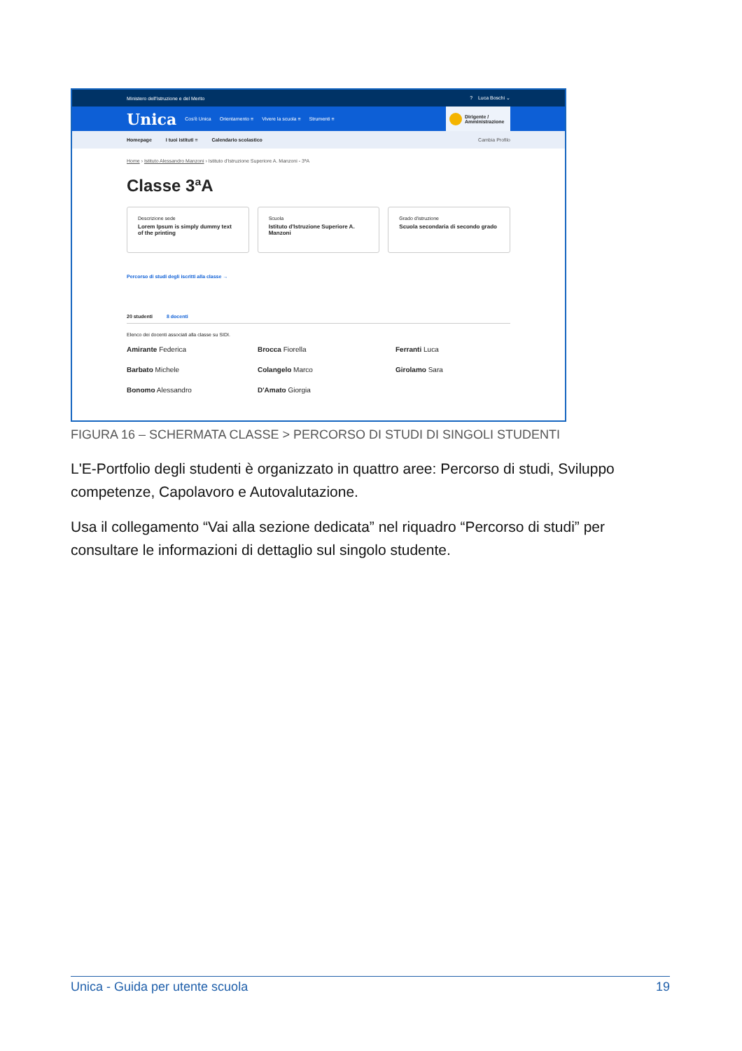Ministero dell'Istruzione e del Merito? Luca Boschi ⌄
Unica Cos'è Unica Orientamento ≡ Vivere la scuola ≡ Strumenti ≡
Dirigente / Amministrazione
Homepage I tuoi istituti ≡ Calendario scolastico Cambia Profilo
Home › Istituto Alessandro Manzoni › Istituto d'Istruzione Superiore A. Manzoni - 3ªA
Classe 3ªA
Descrizione sede
Lorem Ipsum is simply dummy text of the printing
Scuola
Istituto d'Istruzione Superiore A. Manzoni
Grado d'istruzione
Scuola secondaria di secondo grado
Percorso di studi degli iscritti alla classe →
20 studenti 8 docenti
Elenco dei docenti associati alla classe su SIDI.
Amirante Federica Brocca Fiorella Ferranti Luca Barbato Michele Colangelo Marco Girolamo Sara Bonomo Alessandro D'Amato Giorgia
FIGURA 16 – SCHERMATA CLASSE > PERCORSO DI STUDI DI SINGOLI STUDENTI
L'E-Portfolio degli studenti è organizzato in quattro aree: Percorso di studi, Sviluppo competenze, Capolavoro e Autovalutazione.
Usa il collegamento “Vai alla sezione dedicata” nel riquadro “Percorso di studi” per consultare le informazioni di dettaglio sul singolo studente.
Unica - Guida per utente scuola 19